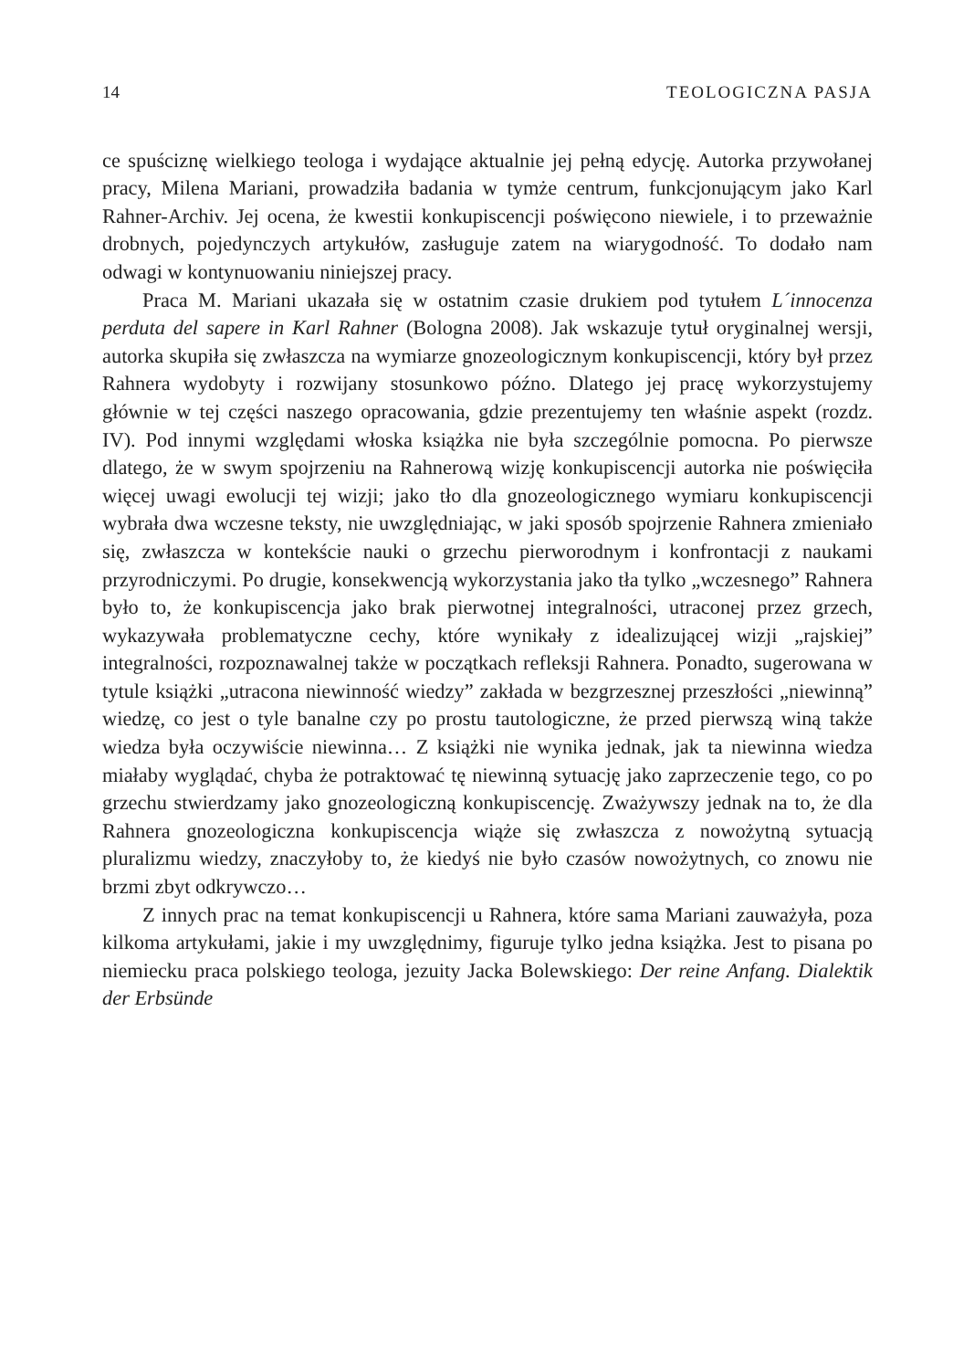14 TEOLOGICZNA PASJA
ce spuściznę wielkiego teologa i wydające aktualnie jej pełną edycję. Autorka przywołanej pracy, Milena Mariani, prowadziła badania w tymże centrum, funkcjonującym jako Karl Rahner-Archiv. Jej ocena, że kwestii konkupiscencji poświęcono niewiele, i to przeważnie drobnych, pojedynczych artykułów, zasługuje zatem na wiarygodność. To dodało nam odwagi w kontynuowaniu niniejszej pracy.
Praca M. Mariani ukazała się w ostatnim czasie drukiem pod tytułem L´innocenza perduta del sapere in Karl Rahner (Bologna 2008). Jak wskazuje tytuł oryginalnej wersji, autorka skupiła się zwłaszcza na wymiarze gnozeologicznym konkupiscencji, który był przez Rahnera wydobyty i rozwijany stosunkowo późno. Dlatego jej pracę wykorzystujemy głównie w tej części naszego opracowania, gdzie prezentujemy ten właśnie aspekt (rozdz. IV). Pod innymi względami włoska książka nie była szczególnie pomocna. Po pierwsze dlatego, że w swym spojrzeniu na Rahnerową wizję konkupiscencji autorka nie poświęciła więcej uwagi ewolucji tej wizji; jako tło dla gnozeologicznego wymiaru konkupiscencji wybrała dwa wczesne teksty, nie uwzględniając, w jaki sposób spojrzenie Rahnera zmieniało się, zwłaszcza w kontekście nauki o grzechu pierworodnym i konfrontacji z naukami przyrodniczymi. Po drugie, konsekwencją wykorzystania jako tła tylko „wczesnego” Rahnera było to, że konkupiscencja jako brak pierwotnej integralności, utraconej przez grzech, wykazywała problematyczne cechy, które wynikały z idealizującej wizji „rajskiej” integralności, rozpoznawalnej także w początkach refleksji Rahnera. Ponadto, sugerowana w tytule książki „utracona niewinność wiedzy” zakłada w bezgrzesznej przeszłości „niewinną” wiedzę, co jest o tyle banalne czy po prostu tautologiczne, że przed pierwszą winą także wiedza była oczywiście niewinna… Z książki nie wynika jednak, jak ta niewinna wiedza miałaby wyglądać, chyba że potraktować tę niewinną sytuację jako zaprzeczenie tego, co po grzechu stwierdzamy jako gnozeologiczną konkupiscencję. Zważywszy jednak na to, że dla Rahnera gnozeologiczna konkupiscencja wiąże się zwłaszcza z nowożytną sytuacją pluralizmu wiedzy, znaczyłoby to, że kiedyś nie było czasów nowożytnych, co znowu nie brzmi zbyt odkrywczo…
Z innych prac na temat konkupiscencji u Rahnera, które sama Mariani zauważyła, poza kilkoma artykułami, jakie i my uwzględnimy, figuruje tylko jedna książka. Jest to pisana po niemiecku praca polskiego teologa, jezuity Jacka Bolewskiego: Der reine Anfang. Dialektik der Erbsünde